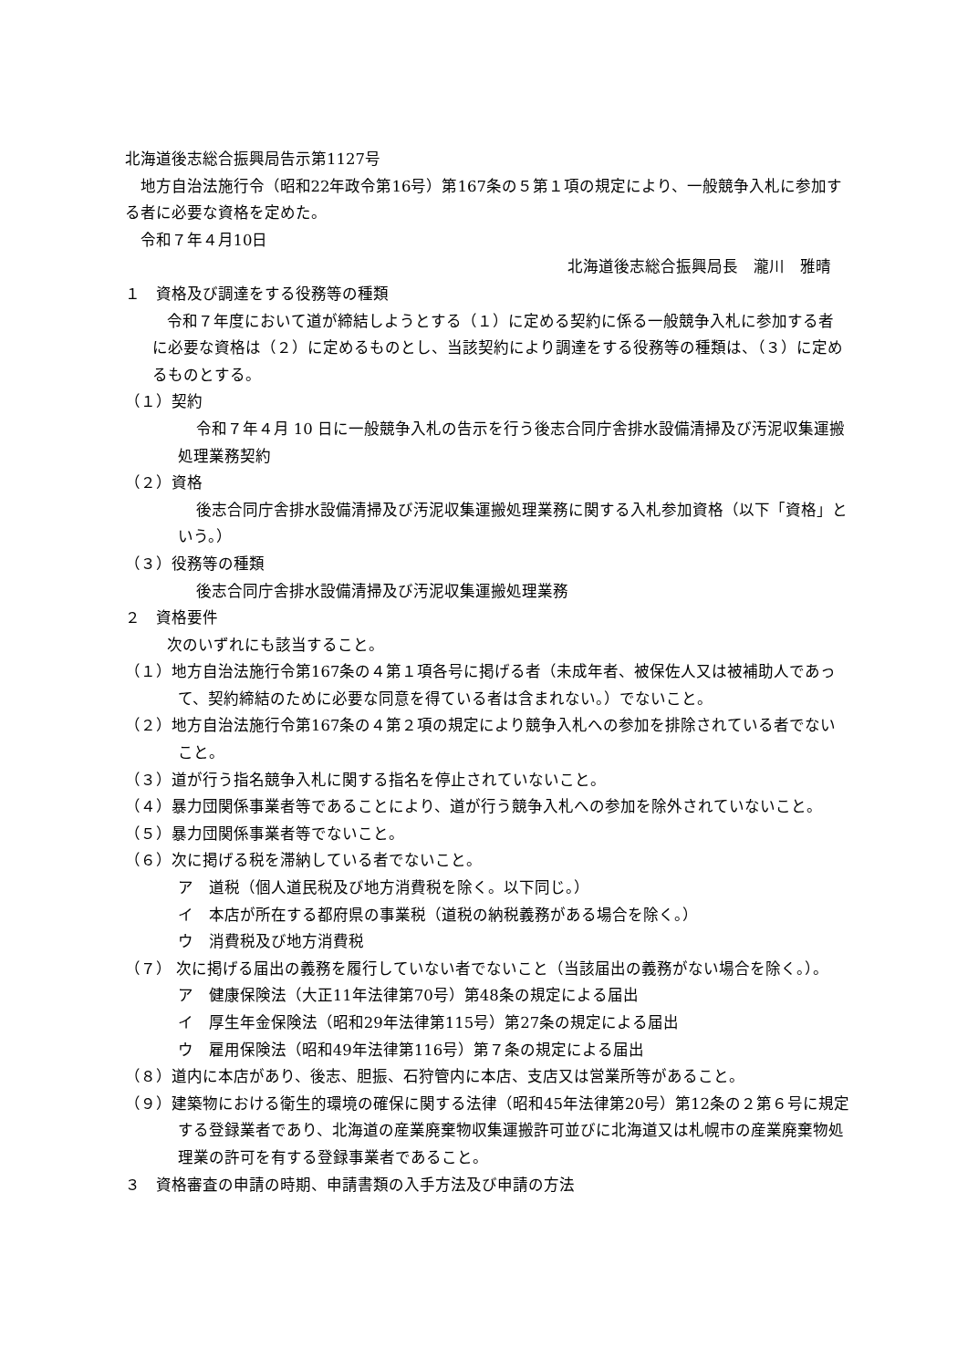北海道後志総合振興局告示第1127号
地方自治法施行令（昭和22年政令第16号）第167条の５第１項の規定により、一般競争入札に参加する者に必要な資格を定めた。
令和７年４月10日
北海道後志総合振興局長　瀧川　雅晴
１　資格及び調達をする役務等の種類
令和７年度において道が締結しようとする（１）に定める契約に係る一般競争入札に参加する者に必要な資格は（２）に定めるものとし、当該契約により調達をする役務等の種類は、（３）に定めるものとする。
（１）契約
令和７年４月 10 日に一般競争入札の告示を行う後志合同庁舎排水設備清掃及び汚泥収集運搬処理業務契約
（２）資格
後志合同庁舎排水設備清掃及び汚泥収集運搬処理業務に関する入札参加資格（以下「資格」という。）
（３）役務等の種類
後志合同庁舎排水設備清掃及び汚泥収集運搬処理業務
２　資格要件
次のいずれにも該当すること。
（１）地方自治法施行令第167条の４第１項各号に掲げる者（未成年者、被保佐人又は被補助人であって、契約締結のために必要な同意を得ている者は含まれない。）でないこと。
（２）地方自治法施行令第167条の４第２項の規定により競争入札への参加を排除されている者でないこと。
（３）道が行う指名競争入札に関する指名を停止されていないこと。
（４）暴力団関係事業者等であることにより、道が行う競争入札への参加を除外されていないこと。
（５）暴力団関係事業者等でないこと。
（６）次に掲げる税を滞納している者でないこと。
ア　道税（個人道民税及び地方消費税を除く。以下同じ。）
イ　本店が所在する都府県の事業税（道税の納税義務がある場合を除く。）
ウ　消費税及び地方消費税
（７） 次に掲げる届出の義務を履行していない者でないこと（当該届出の義務がない場合を除く。）。
ア　健康保険法（大正11年法律第70号）第48条の規定による届出
イ　厚生年金保険法（昭和29年法律第115号）第27条の規定による届出
ウ　雇用保険法（昭和49年法律第116号）第７条の規定による届出
（８）道内に本店があり、後志、胆振、石狩管内に本店、支店又は営業所等があること。
（９）建築物における衛生的環境の確保に関する法律（昭和45年法律第20号）第12条の２第６号に規定する登録業者であり、北海道の産業廃棄物収集運搬許可並びに北海道又は札幌市の産業廃棄物処理業の許可を有する登録事業者であること。
３　資格審査の申請の時期、申請書類の入手方法及び申請の方法